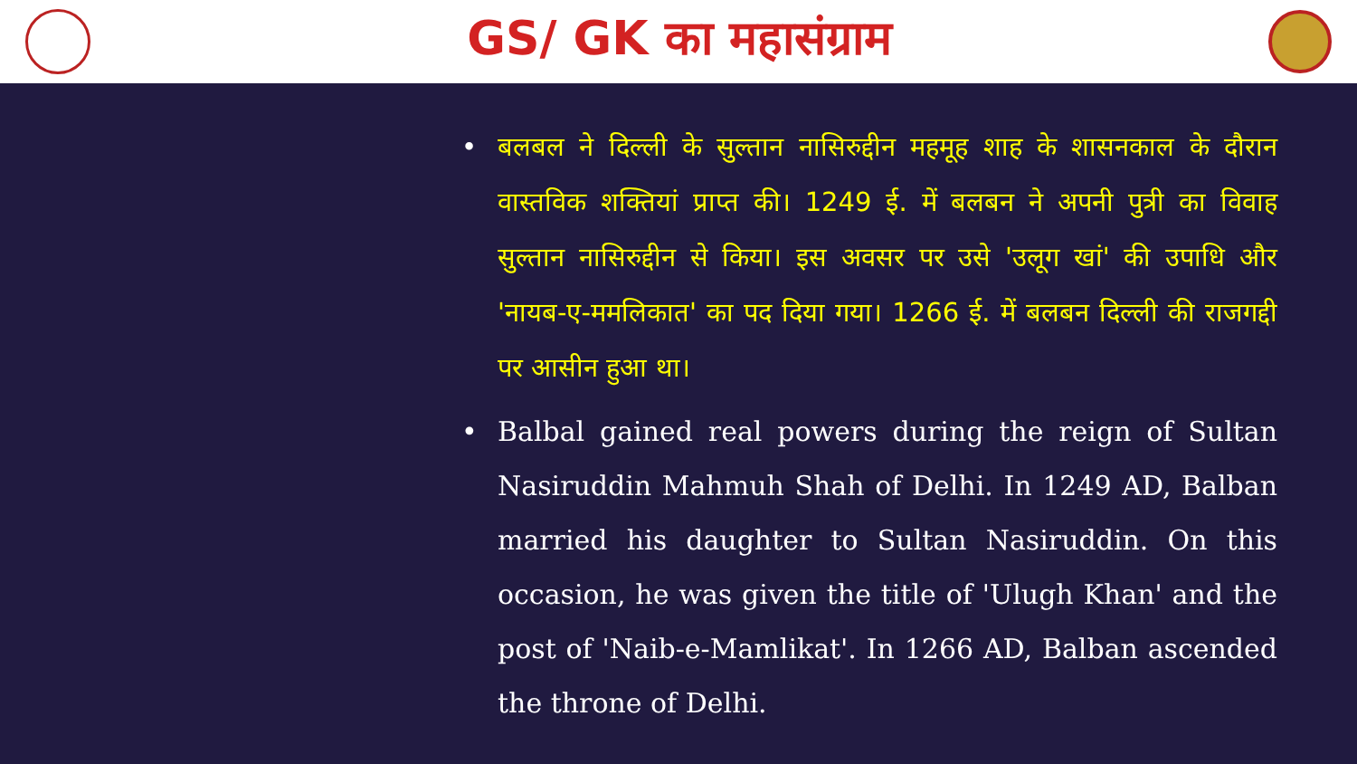GS/ GK का महासंग्राम
• बलबल ने दिल्ली के सुल्तान नासिरुद्दीन महमूह शाह के शासनकाल के दौरान वास्तविक शक्तियां प्राप्त की। 1249 ई. में बलबन ने अपनी पुत्री का विवाह सुल्तान नासिरुद्दीन से किया। इस अवसर पर उसे 'उलूग खां' की उपाधि और 'नायब-ए-ममलिकात' का पद दिया गया। 1266 ई. में बलबन दिल्ली की राजगद्दी पर आसीन हुआ था।
• Balbal gained real powers during the reign of Sultan Nasiruddin Mahmuh Shah of Delhi. In 1249 AD, Balban married his daughter to Sultan Nasiruddin. On this occasion, he was given the title of 'Ulugh Khan' and the post of 'Naib-e-Mamlikat'. In 1266 AD, Balban ascended the throne of Delhi.